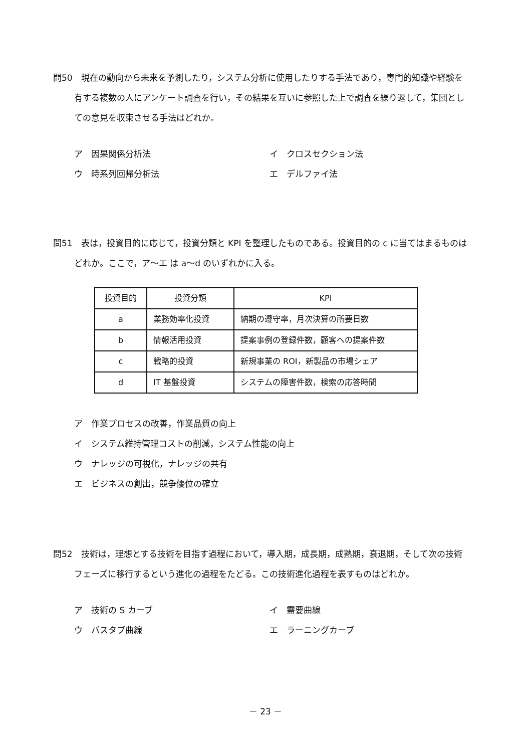問50　現在の動向から未来を予測したり，システム分析に使用したりする手法であり，専門的知識や経験を有する複数の人にアンケート調査を行い，その結果を互いに参照した上で調査を繰り返して，集団としての意見を収束させる手法はどれか。
ア　因果関係分析法
イ　クロスセクション法
ウ　時系列回帰分析法
エ　デルファイ法
問51　表は，投資目的に応じて，投資分類と KPI を整理したものである。投資目的の c に当てはまるものはどれか。ここで，ア～エ は a～d のいずれかに入る。
| 投資目的 | 投資分類 | KPI |
| a | 業務効率化投資 | 納期の遵守率，月次決算の所要日数 |
| b | 情報活用投資 | 提案事例の登録件数，顧客への提案件数 |
| c | 戦略的投資 | 新規事業の ROI，新製品の市場シェア |
| d | IT 基盤投資 | システムの障害件数，検索の応答時間 |
ア　作業プロセスの改善，作業品質の向上
イ　システム維持管理コストの削減，システム性能の向上
ウ　ナレッジの可視化，ナレッジの共有
エ　ビジネスの創出，競争優位の確立
問52　技術は，理想とする技術を目指す過程において，導入期，成長期，成熟期，衰退期，そして次の技術フェーズに移行するという進化の過程をたどる。この技術進化過程を表すものはどれか。
ア　技術の S カーブ
イ　需要曲線
ウ　バスタブ曲線
エ　ラーニングカーブ
－ 23 －